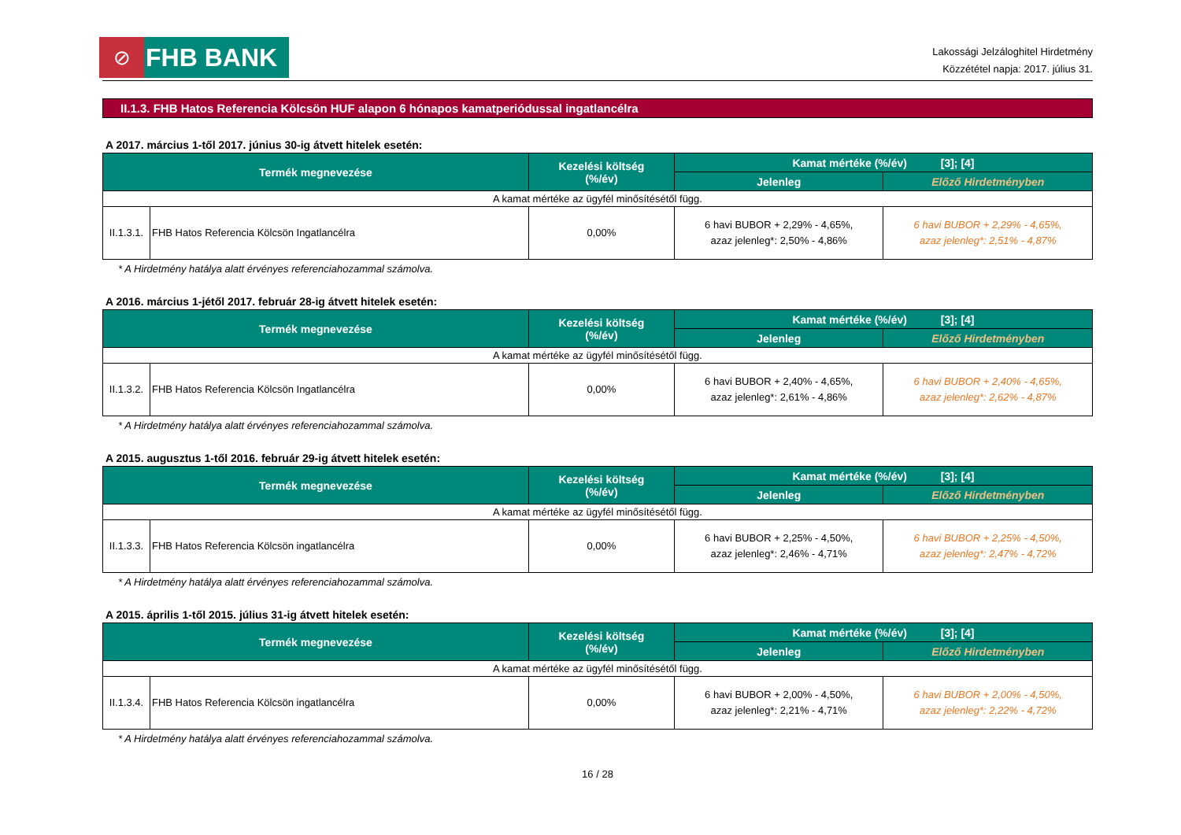⊘
FHB BANK
Lakossági Jelzáloghitel Hirdetmény
Közzététel napja: 2017. július 31.
II.1.3. FHB Hatos Referencia Kölcsön HUF alapon 6 hónapos kamatperiódussal ingatlancélra
A 2017. március 1-től 2017. június 30-ig átvett hitelek esetén:
| Termék megnevezése | | Kezelési költség (%/év) | Kamat mértéke (%/év) [3]; [4] | |
| --- | --- | --- | --- | --- |
| | | | Jelenleg | Előző Hirdetményben |
| A kamat mértéke az ügyfél minősítésétől függ. | | | | |
| II.1.3.1. | FHB Hatos Referencia Kölcsön Ingatlancélra | 0,00% | 6 havi BUBOR + 2,29% - 4,65%, azaz jelenleg*: 2,50% - 4,86% | 6 havi BUBOR + 2,29% - 4,65%, azaz jelenleg*: 2,51% - 4,87% |
* A Hirdetmény hatálya alatt érvényes referenciahozammal számolva.
A 2016. március 1-jétől 2017. február 28-ig átvett hitelek esetén:
| Termék megnevezése | | Kezelési költség (%/év) | Kamat mértéke (%/év) [3]; [4] | |
| --- | --- | --- | --- | --- |
| | | | Jelenleg | Előző Hirdetményben |
| A kamat mértéke az ügyfél minősítésétől függ. | | | | |
| II.1.3.2. | FHB Hatos Referencia Kölcsön Ingatlancélra | 0,00% | 6 havi BUBOR + 2,40% - 4,65%, azaz jelenleg*: 2,61% - 4,86% | 6 havi BUBOR + 2,40% - 4,65%, azaz jelenleg*: 2,62% - 4,87% |
* A Hirdetmény hatálya alatt érvényes referenciahozammal számolva.
A 2015. augusztus 1-től 2016. február 29-ig átvett hitelek esetén:
| Termék megnevezése | | Kezelési költség (%/év) | Kamat mértéke (%/év) [3]; [4] | |
| --- | --- | --- | --- | --- |
| | | | Jelenleg | Előző Hirdetményben |
| A kamat mértéke az ügyfél minősítésétől függ. | | | | |
| II.1.3.3. | FHB Hatos Referencia Kölcsön ingatlancélra | 0,00% | 6 havi BUBOR + 2,25% - 4,50%, azaz jelenleg*: 2,46% - 4,71% | 6 havi BUBOR + 2,25% - 4,50%, azaz jelenleg*: 2,47% - 4,72% |
* A Hirdetmény hatálya alatt érvényes referenciahozammal számolva.
A 2015. április 1-től 2015. július 31-ig átvett hitelek esetén:
| Termék megnevezése | | Kezelési költség (%/év) | Kamat mértéke (%/év) [3]; [4] | |
| --- | --- | --- | --- | --- |
| | | | Jelenleg | Előző Hirdetményben |
| A kamat mértéke az ügyfél minősítésétől függ. | | | | |
| II.1.3.4. | FHB Hatos Referencia Kölcsön ingatlancélra | 0,00% | 6 havi BUBOR + 2,00% - 4,50%, azaz jelenleg*: 2,21% - 4,71% | 6 havi BUBOR + 2,00% - 4,50%, azaz jelenleg*: 2,22% - 4,72% |
* A Hirdetmény hatálya alatt érvényes referenciahozammal számolva.
16 / 28